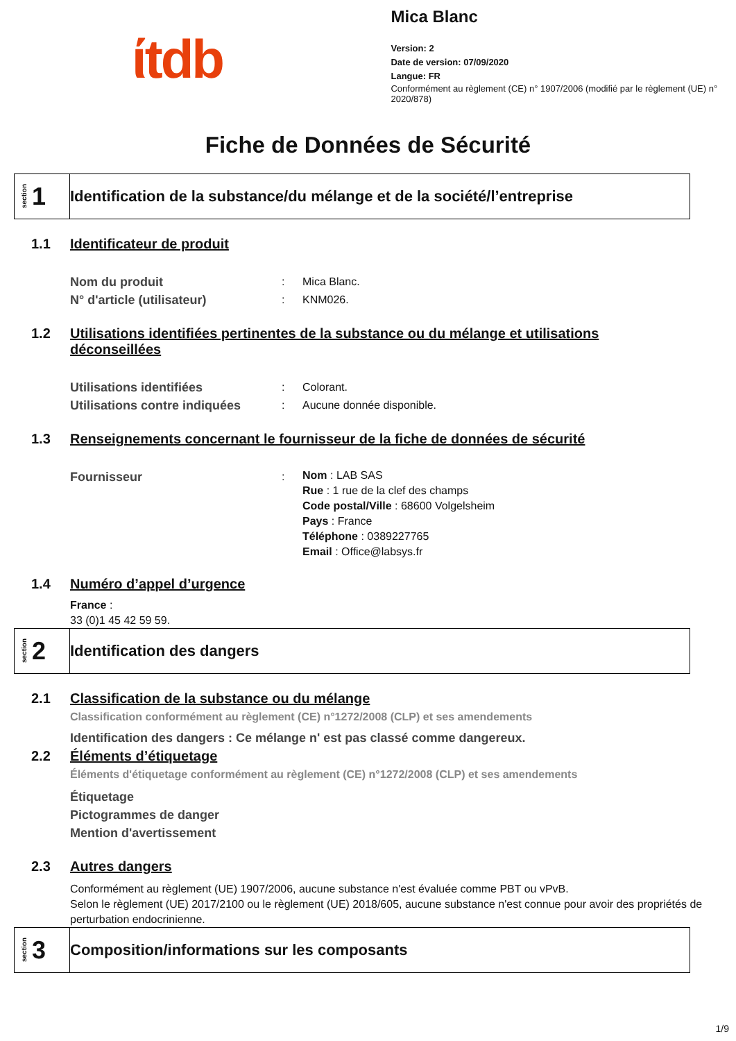ίtdb
Mica Blanc
Version: 2
Date de version: 07/09/2020
Langue: FR
Conformément au règlement (CE) n° 1907/2006 (modifié par le règlement (UE) n° 2020/878)
Fiche de Données de Sécurité
section 1
Identification de la substance/du mélange et de la société/l’entreprise
1.1 Identificateur de produit
Nom du produit : Mica Blanc.
N° d'article (utilisateur) : KNM026.
1.2 Utilisations identifiées pertinentes de la substance ou du mélange et utilisations déconseillées
Utilisations identifiées : Colorant.
Utilisations contre indiquées
: Aucune donnée disponible.
1.3 Renseignements concernant le fournisseur de la fiche de données de sécurité
Fournisseur :
Nom : LAB SAS
Rue : 1 rue de la clef des champs
Code postal/Ville : 68600 Volgelsheim
Pays : France
Téléphone : 0389227765
Email : Office@labsys.fr
1.4 Numéro d’appel d’urgence
France :
33 (0)1 45 42 59 59.
section 2
Identification des dangers
2.1 Classification de la substance ou du mélange
Classification conformément au règlement (CE) n°1272/2008 (CLP) et ses amendements
Identification des dangers : Ce mélange n' est pas classé comme dangereux.
2.2 Éléments d’étiquetage
Éléments d'étiquetage conformément au règlement (CE) n°1272/2008 (CLP) et ses amendements
Étiquetage
Pictogrammes de danger
Mention d'avertissement
2.3 Autres dangers
Conformément au règlement (UE) 1907/2006, aucune substance n'est évaluée comme PBT ou vPvB.
Selon le règlement (UE) 2017/2100 ou le règlement (UE) 2018/605, aucune substance n'est connue pour avoir des propriétés de perturbation endocrinienne.
section 3
Composition/informations sur les composants
1/9